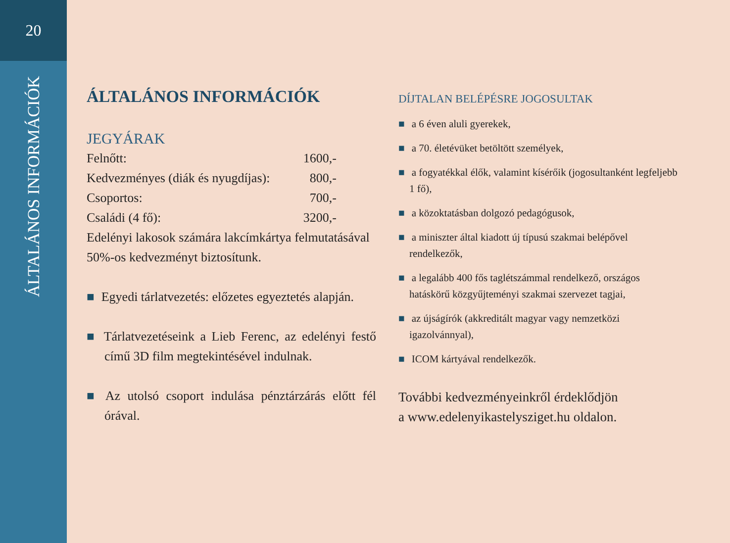20
ÁLTALÁNOS INFORMÁCIÓK
ÁLTALÁNOS INFORMÁCIÓK
JEGYÁRAK
| Felnőtt: | 1600,- |
| Kedvezményes (diák és nyugdíjas): | 800,- |
| Csoportos: | 700,- |
| Családi (4 fő): | 3200,- |
Edelényi lakosok számára lakcímkártya felmutatásával 50%-os kedvezményt biztosítunk.
■ Egyedi tárlatvezetés: előzetes egyeztetés alapján.
■ Tárlatvezetéseink a Lieb Ferenc, az edelényi festő című 3D film megtekintésével indulnak.
■ Az utolsó csoport indulása pénztárzárás előtt fél órával.
DÍJTALAN BELÉPÉSRE JOGOSULTAK
■ a 6 éven aluli gyerekek,
■ a 70. életévüket betöltött személyek,
■ a fogyatékkal élők, valamint kísérőik (jogosultanként legfeljebb 1 fő),
■ a közoktatásban dolgozó pedagógusok,
■ a miniszter által kiadott új típusú szakmai belépővel rendelkezők,
■ a legalább 400 fős taglétszámmal rendelkező, országos hatáskörű közgyűjteményi szakmai szervezet tagjai,
■ az újságírók (akkreditált magyar vagy nemzetközi igazolvánnyal),
■ ICOM kártyával rendelkezők.
További kedvezményeinkről érdeklődjön
a www.edelenyikastelysziget.hu oldalon.